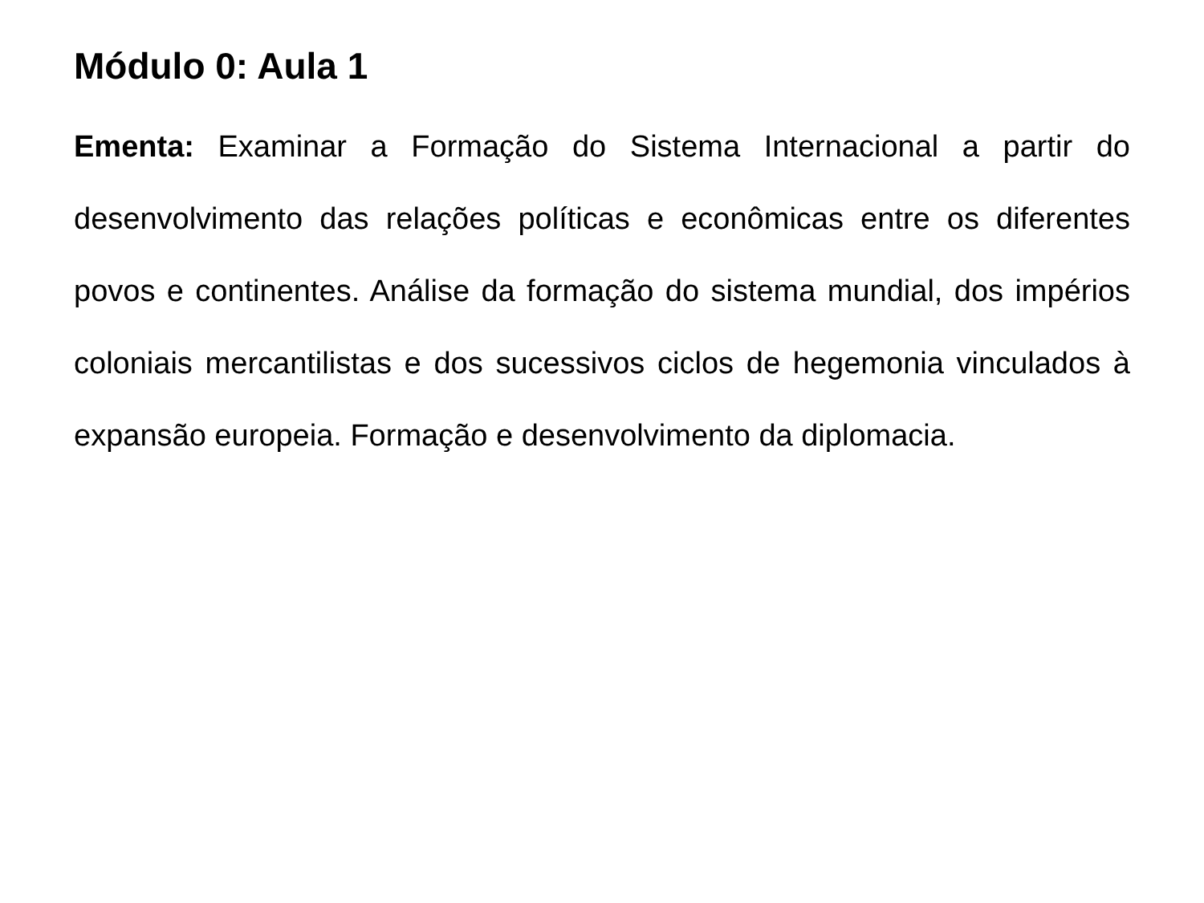Módulo 0: Aula 1
Ementa: Examinar a Formação do Sistema Internacional a partir do desenvolvimento das relações políticas e econômicas entre os diferentes povos e continentes. Análise da formação do sistema mundial, dos impérios coloniais mercantilistas e dos sucessivos ciclos de hegemonia vinculados à expansão europeia. Formação e desenvolvimento da diplomacia.